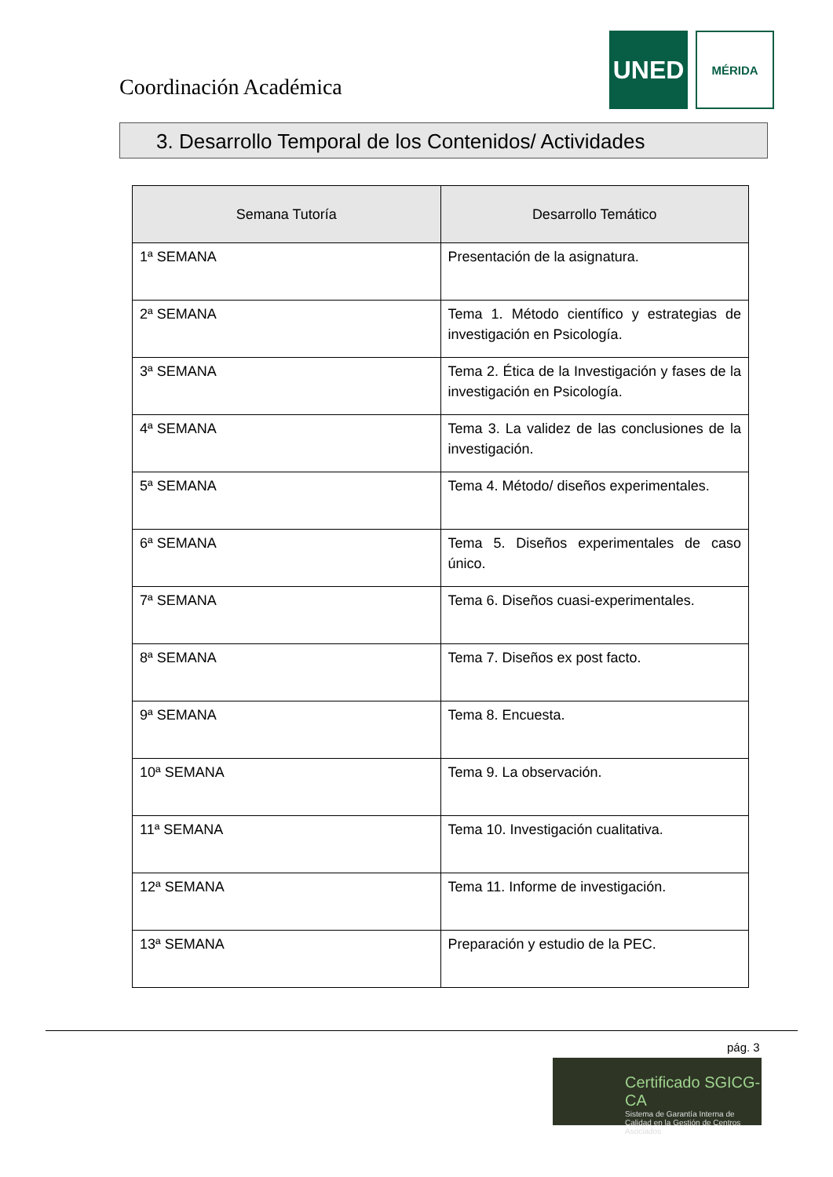Coordinación Académica
UNED
MÉRIDA
3. Desarrollo Temporal de los Contenidos/ Actividades
| Semana Tutoría | Desarrollo Temático |
| --- | --- |
| 1ª SEMANA | Presentación de la asignatura. |
| 2ª SEMANA | Tema 1. Método científico y estrategias de investigación en Psicología. |
| 3ª SEMANA | Tema 2. Ética de la Investigación y fases de la investigación en Psicología. |
| 4ª SEMANA | Tema 3. La validez de las conclusiones de la investigación. |
| 5ª SEMANA | Tema 4. Método/ diseños experimentales. |
| 6ª SEMANA | Tema 5. Diseños experimentales de caso único. |
| 7ª SEMANA | Tema 6. Diseños cuasi-experimentales. |
| 8ª SEMANA | Tema 7. Diseños ex post facto. |
| 9ª SEMANA | Tema 8. Encuesta. |
| 10ª SEMANA | Tema 9. La observación. |
| 11ª SEMANA | Tema 10. Investigación cualitativa. |
| 12ª SEMANA | Tema 11. Informe de investigación. |
| 13ª SEMANA | Preparación y estudio de la PEC. |
pág. 3
Certificado SGICG-CA
Sistema de Garantía Interna de Calidad en la Gestión de Centros Asociados